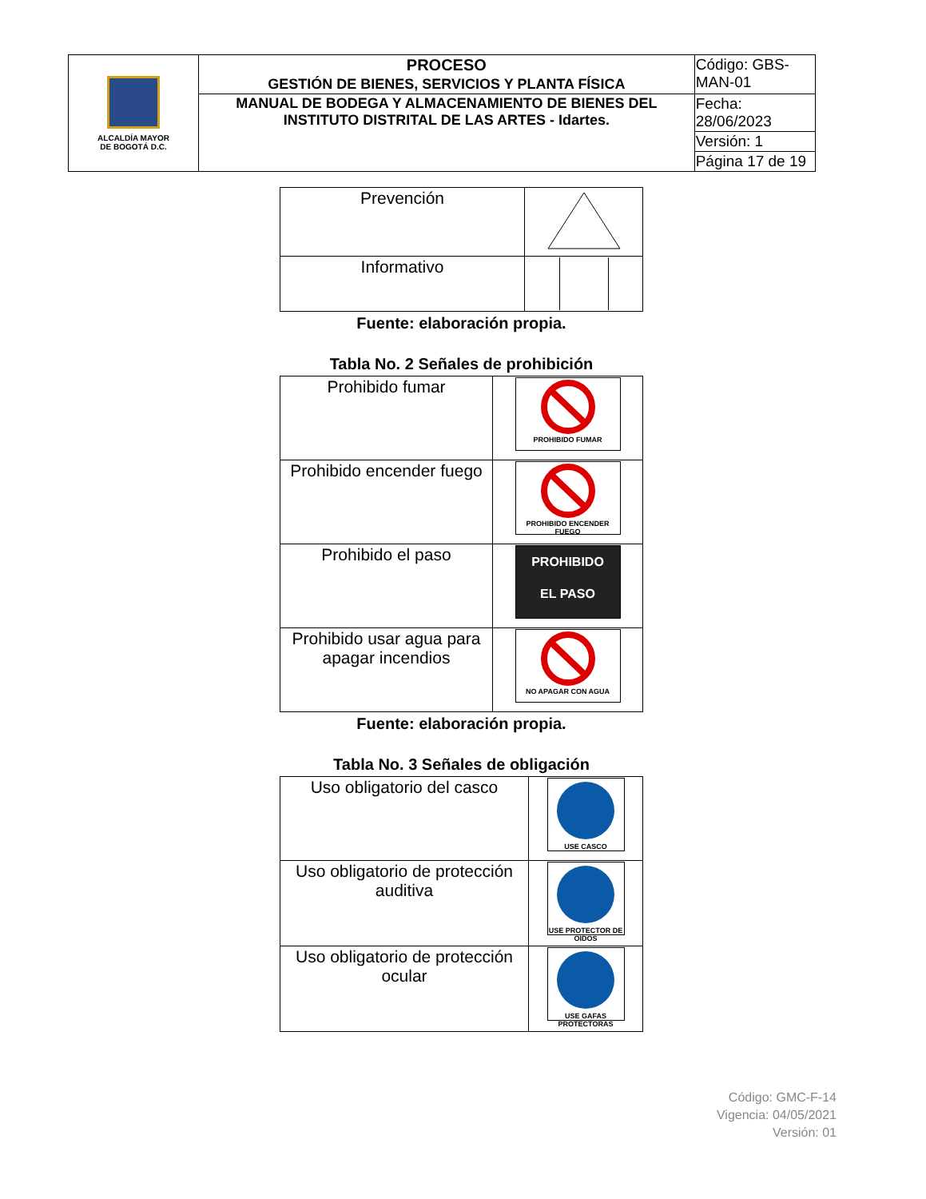| ALCALDÍA MAYOR DE BOGOTÁ D.C. | PROCESO GESTIÓN DE BIENES, SERVICIOS Y PLANTA FÍSICA | Código: GBS-MAN-01 |
| | MANUAL DE BODEGA Y ALMACENAMIENTO DE BIENES DEL INSTITUTO DISTRITAL DE LAS ARTES - Idartes. | Fecha: 28/06/2023 |
| | | Versión: 1 |
| | | Página 17 de 19 |
| Prevención | |
| Informativo | |
Fuente: elaboración propia.
Tabla No. 2 Señales de prohibición
| Prohibido fumar | PROHIBIDO FUMAR |
| Prohibido encender fuego | PROHIBIDO ENCENDER FUEGO |
| Prohibido el paso | PROHIBIDO EL PASO |
| Prohibido usar agua para apagar incendios | NO APAGAR CON AGUA |
Fuente: elaboración propia.
Tabla No. 3 Señales de obligación
| Uso obligatorio del casco | USE CASCO |
| Uso obligatorio de protección auditiva | USE PROTECTOR DE OIDOS |
| Uso obligatorio de protección ocular | USE GAFAS PROTECTORAS |
Código: GMC-F-14
Vigencia: 04/05/2021
Versión: 01